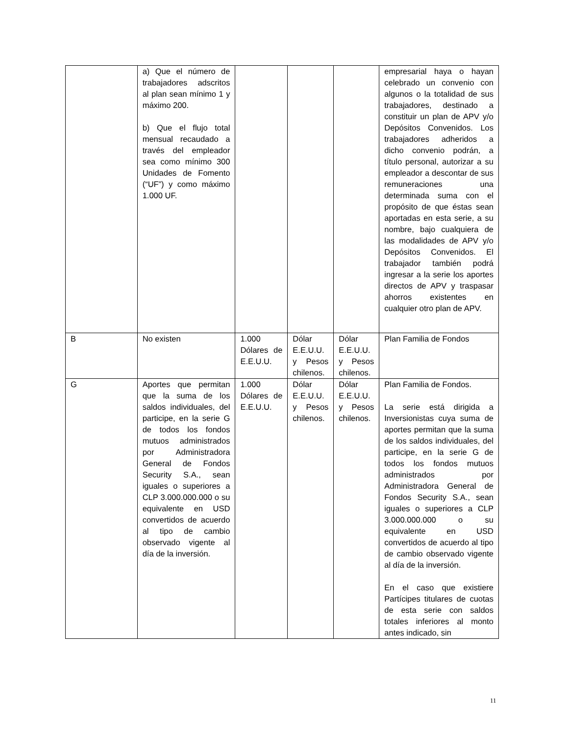| | a) Que el número de trabajadores adscritos al plan sean mínimo 1 y máximo 200. b) Que el flujo total mensual recaudado a través del empleador sea como mínimo 300 Unidades de Fomento (“UF”) y como máximo 1.000 UF. | | | | empresarial haya o hayan celebrado un convenio con algunos o la totalidad de sus trabajadores, destinado a constituir un plan de APV y/o Depósitos Convenidos. Los trabajadores adheridos a dicho convenio podrán, a título personal, autorizar a su empleador a descontar de sus remuneraciones una determinada suma con el propósito de que éstas sean aportadas en esta serie, a su nombre, bajo cualquiera de las modalidades de APV y/o Depósitos Convenidos. El trabajador también podrá ingresar a la serie los aportes directos de APV y traspasar ahorros existentes en cualquier otro plan de APV. |
| B | No existen | 1.000 Dólares de E.E.U.U. | Dólar E.E.U.U. y Pesos chilenos. | Dólar E.E.U.U. y Pesos chilenos. | Plan Familia de Fondos |
| G | Aportes que permitan que la suma de los saldos individuales, del participe, en la serie G de todos los fondos mutuos administrados por Administradora General de Fondos Security S.A., sean iguales o superiores a CLP 3.000.000.000 o su equivalente en USD convertidos de acuerdo al tipo de cambio observado vigente al día de la inversión. | 1.000 Dólares de E.E.U.U. | Dólar E.E.U.U. y Pesos chilenos. | Dólar E.E.U.U. y Pesos chilenos. | Plan Familia de Fondos. La serie está dirigida a Inversionistas cuya suma de aportes permitan que la suma de los saldos individuales, del participe, en la serie G de todos los fondos mutuos administrados por Administradora General de Fondos Security S.A., sean iguales o superiores a CLP 3.000.000.000 o su equivalente en USD convertidos de acuerdo al tipo de cambio observado vigente al día de la inversión. En el caso que existiere Partícipes titulares de cuotas de esta serie con saldos totales inferiores al monto antes indicado, sin |
11